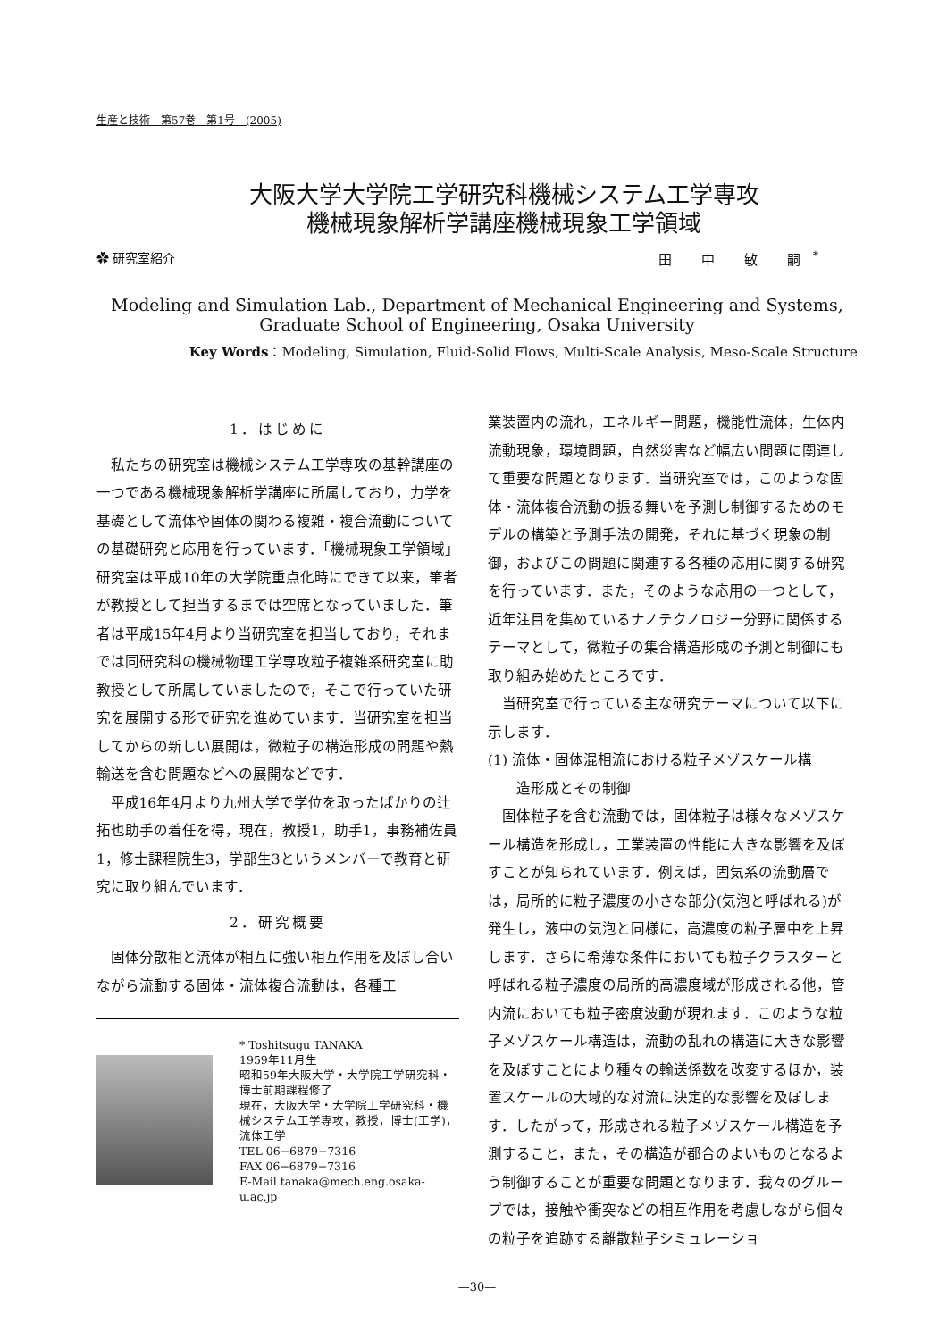生産と技術　第57巻　第1号　(2005)
大阪大学大学院工学研究科機械システム工学専攻
機械現象解析学講座機械現象工学領域
✿ 研究室紹介 田 中 敏 嗣<sup>*</sup>
Modeling and Simulation Lab., Department of Mechanical Engineering and Systems,
Graduate School of Engineering, Osaka University
Key Words：Modeling, Simulation, Fluid-Solid Flows, Multi-Scale Analysis, Meso-Scale Structure
1．はじめに
私たちの研究室は機械システム工学専攻の基幹講座の一つである機械現象解析学講座に所属しており，力学を基礎として流体や固体の関わる複雑・複合流動についての基礎研究と応用を行っています．「機械現象工学領域」研究室は平成10年の大学院重点化時にできて以来，筆者が教授として担当するまでは空席となっていました．筆者は平成15年4月より当研究室を担当しており，それまでは同研究科の機械物理工学専攻粒子複雑系研究室に助教授として所属していましたので，そこで行っていた研究を展開する形で研究を進めています．当研究室を担当してからの新しい展開は，微粒子の構造形成の問題や熱輸送を含む問題などへの展開などです．
平成16年4月より九州大学で学位を取ったばかりの辻拓也助手の着任を得，現在，教授1，助手1，事務補佐員1，修士課程院生3，学部生3というメンバーで教育と研究に取り組んでいます．
2．研究概要
固体分散相と流体が相互に強い相互作用を及ぼし合いながら流動する固体・流体複合流動は，各種工
* Toshitsugu TANAKA
1959年11月生
昭和59年大阪大学・大学院工学研究科・博士前期課程修了
現在，大阪大学・大学院工学研究科・機械システム工学専攻，教授，博士(工学)，流体工学
TEL 06−6879−7316
FAX 06−6879−7316
E-Mail tanaka@mech.eng.osaka-u.ac.jp
業装置内の流れ，エネルギー問題，機能性流体，生体内流動現象，環境問題，自然災害など幅広い問題に関連して重要な問題となります．当研究室では，このような固体・流体複合流動の振る舞いを予測し制御するためのモデルの構築と予測手法の開発，それに基づく現象の制御，およびこの問題に関連する各種の応用に関する研究を行っています．また，そのような応用の一つとして，近年注目を集めているナノテクノロジー分野に関係するテーマとして，微粒子の集合構造形成の予測と制御にも取り組み始めたところです．
当研究室で行っている主な研究テーマについて以下に示します．
(1) 流体・固体混相流における粒子メゾスケール構
　　造形成とその制御
固体粒子を含む流動では，固体粒子は様々なメゾスケール構造を形成し，工業装置の性能に大きな影響を及ぼすことが知られています．例えば，固気系の流動層では，局所的に粒子濃度の小さな部分(気泡と呼ばれる)が発生し，液中の気泡と同様に，高濃度の粒子層中を上昇します．さらに希薄な条件においても粒子クラスターと呼ばれる粒子濃度の局所的高濃度域が形成される他，管内流においても粒子密度波動が現れます．このような粒子メゾスケール構造は，流動の乱れの構造に大きな影響を及ぼすことにより種々の輸送係数を改変するほか，装置スケールの大域的な対流に決定的な影響を及ぼします．したがって，形成される粒子メゾスケール構造を予測すること，また，その構造が都合のよいものとなるよう制御することが重要な問題となります．我々のグループでは，接触や衝突などの相互作用を考慮しながら個々の粒子を追跡する離散粒子シミュレーショ
—30—